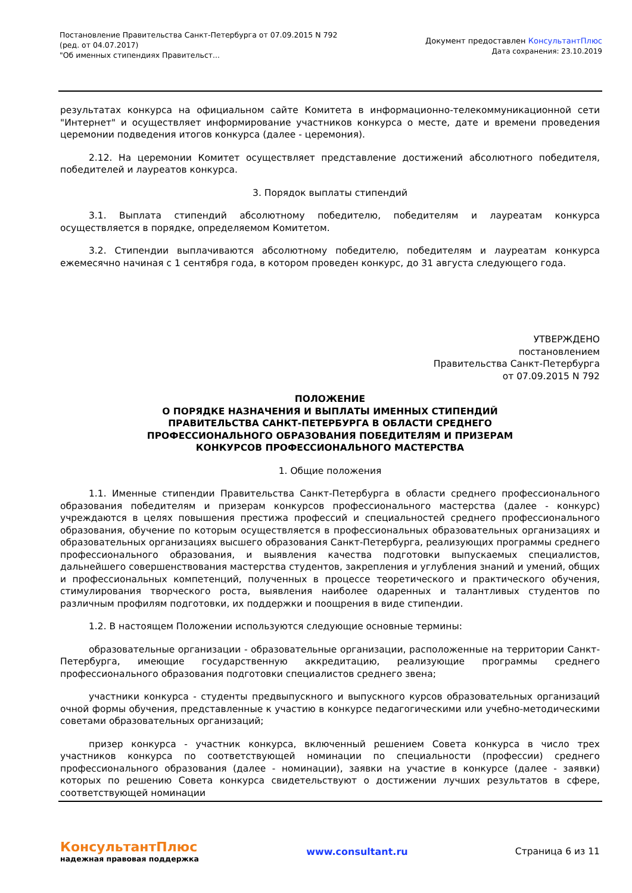Постановление Правительства Санкт-Петербурга от 07.09.2015 N 792
(ред. от 04.07.2017)
"Об именных стипендиях Правительст...
Документ предоставлен КонсультантПлюс
Дата сохранения: 23.10.2019
результатах конкурса на официальном сайте Комитета в информационно-телекоммуникационной сети "Интернет" и осуществляет информирование участников конкурса о месте, дате и времени проведения церемонии подведения итогов конкурса (далее - церемония).
2.12. На церемонии Комитет осуществляет представление достижений абсолютного победителя, победителей и лауреатов конкурса.
3. Порядок выплаты стипендий
3.1. Выплата стипендий абсолютному победителю, победителям и лауреатам конкурса осуществляется в порядке, определяемом Комитетом.
3.2. Стипендии выплачиваются абсолютному победителю, победителям и лауреатам конкурса ежемесячно начиная с 1 сентября года, в котором проведен конкурс, до 31 августа следующего года.
УТВЕРЖДЕНО
постановлением
Правительства Санкт-Петербурга
от 07.09.2015 N 792
ПОЛОЖЕНИЕ
О ПОРЯДКЕ НАЗНАЧЕНИЯ И ВЫПЛАТЫ ИМЕННЫХ СТИПЕНДИЙ
ПРАВИТЕЛЬСТВА САНКТ-ПЕТЕРБУРГА В ОБЛАСТИ СРЕДНЕГО
ПРОФЕССИОНАЛЬНОГО ОБРАЗОВАНИЯ ПОБЕДИТЕЛЯМ И ПРИЗЕРАМ
КОНКУРСОВ ПРОФЕССИОНАЛЬНОГО МАСТЕРСТВА
1. Общие положения
1.1. Именные стипендии Правительства Санкт-Петербурга в области среднего профессионального образования победителям и призерам конкурсов профессионального мастерства (далее - конкурс) учреждаются в целях повышения престижа профессий и специальностей среднего профессионального образования, обучение по которым осуществляется в профессиональных образовательных организациях и образовательных организациях высшего образования Санкт-Петербурга, реализующих программы среднего профессионального образования, и выявления качества подготовки выпускаемых специалистов, дальнейшего совершенствования мастерства студентов, закрепления и углубления знаний и умений, общих и профессиональных компетенций, полученных в процессе теоретического и практического обучения, стимулирования творческого роста, выявления наиболее одаренных и талантливых студентов по различным профилям подготовки, их поддержки и поощрения в виде стипендии.
1.2. В настоящем Положении используются следующие основные термины:
образовательные организации - образовательные организации, расположенные на территории Санкт-Петербурга, имеющие государственную аккредитацию, реализующие программы среднего профессионального образования подготовки специалистов среднего звена;
участники конкурса - студенты предвыпускного и выпускного курсов образовательных организаций очной формы обучения, представленные к участию в конкурсе педагогическими или учебно-методическими советами образовательных организаций;
призер конкурса - участник конкурса, включенный решением Совета конкурса в число трех участников конкурса по соответствующей номинации по специальности (профессии) среднего профессионального образования (далее - номинации), заявки на участие в конкурсе (далее - заявки) которых по решению Совета конкурса свидетельствуют о достижении лучших результатов в сфере, соответствующей номинации
КонсультантПлюс
надежная правовая поддержка
www.consultant.ru Страница 6 из 11